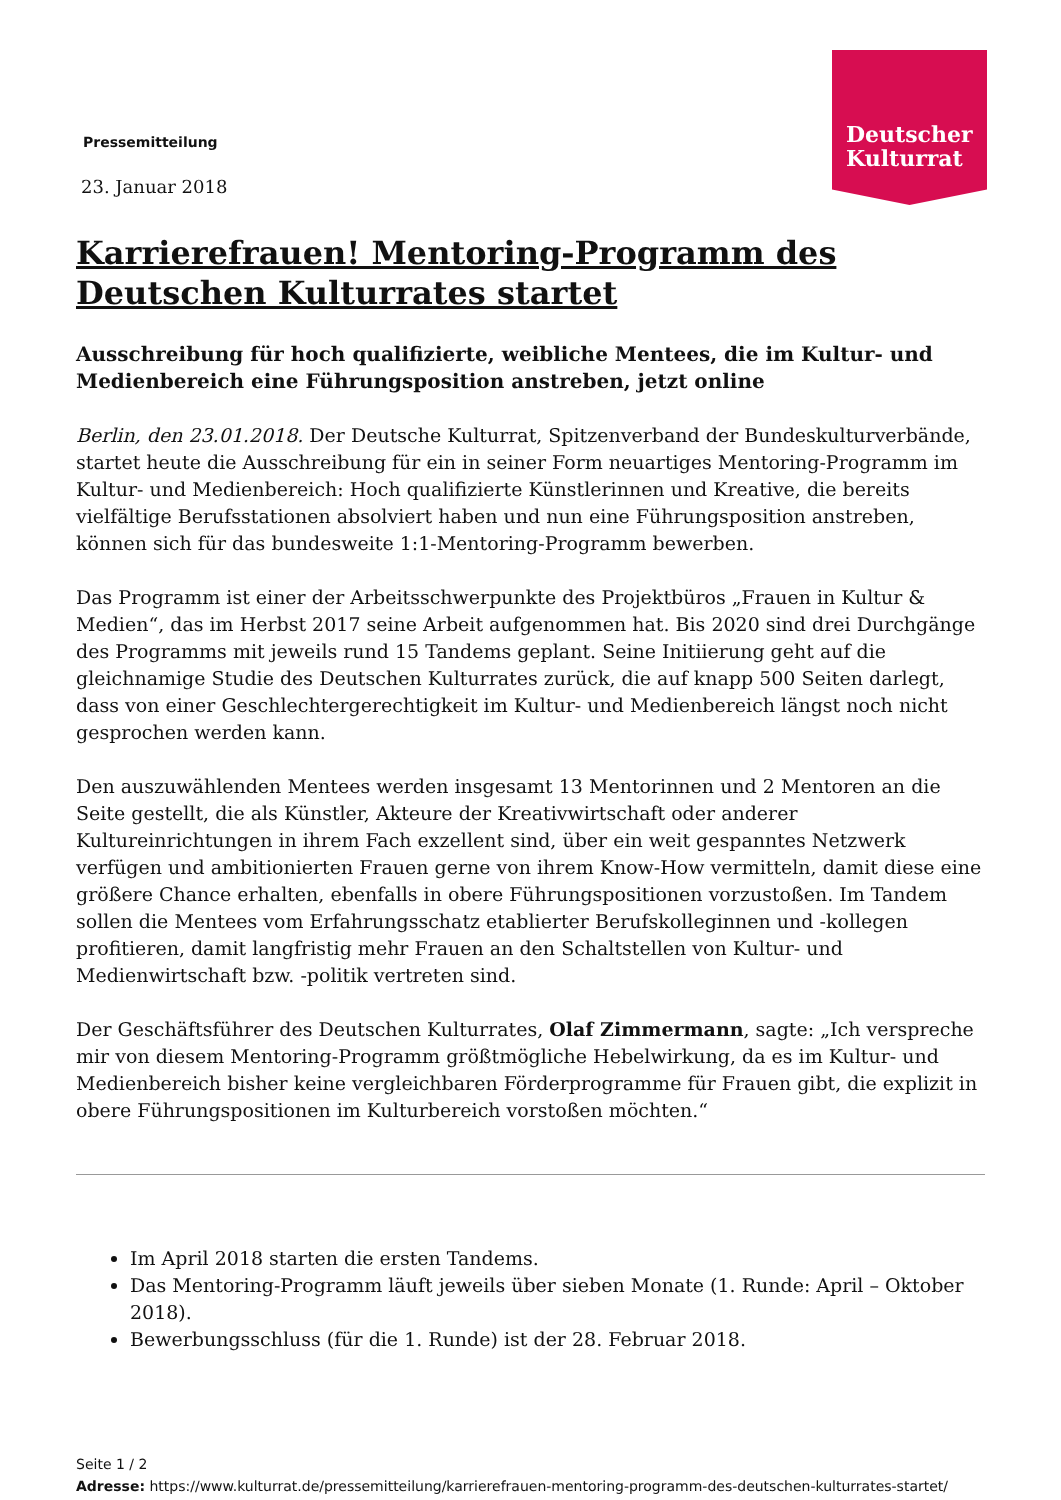Deutscher
Kulturrat
Pressemitteilung
23. Januar 2018
Karrierefrauen! Mentoring-Programm des Deutschen Kulturrates startet
Ausschreibung für hoch qualifizierte, weibliche Mentees, die im Kultur- und Medienbereich eine Führungsposition anstreben, jetzt online
Berlin, den 23.01.2018. Der Deutsche Kulturrat, Spitzenverband der Bundeskulturverbände, startet heute die Ausschreibung für ein in seiner Form neuartiges Mentoring-Programm im Kultur- und Medienbereich: Hoch qualifizierte Künstlerinnen und Kreative, die bereits vielfältige Berufsstationen absolviert haben und nun eine Führungsposition anstreben, können sich für das bundesweite 1:1-Mentoring-Programm bewerben.
Das Programm ist einer der Arbeitsschwerpunkte des Projektbüros „Frauen in Kultur & Medien“, das im Herbst 2017 seine Arbeit aufgenommen hat. Bis 2020 sind drei Durchgänge des Programms mit jeweils rund 15 Tandems geplant. Seine Initiierung geht auf die gleichnamige Studie des Deutschen Kulturrates zurück, die auf knapp 500 Seiten darlegt, dass von einer Geschlechtergerechtigkeit im Kultur- und Medienbereich längst noch nicht gesprochen werden kann.
Den auszuwählenden Mentees werden insgesamt 13 Mentorinnen und 2 Mentoren an die Seite gestellt, die als Künstler, Akteure der Kreativwirtschaft oder anderer Kultureinrichtungen in ihrem Fach exzellent sind, über ein weit gespanntes Netzwerk verfügen und ambitionierten Frauen gerne von ihrem Know-How vermitteln, damit diese eine größere Chance erhalten, ebenfalls in obere Führungspositionen vorzustoßen. Im Tandem sollen die Mentees vom Erfahrungsschatz etablierter Berufskolleginnen und -kollegen profitieren, damit langfristig mehr Frauen an den Schaltstellen von Kultur- und Medienwirtschaft bzw. -politik vertreten sind.
Der Geschäftsführer des Deutschen Kulturrates, Olaf Zimmermann, sagte: „Ich verspreche mir von diesem Mentoring-Programm größtmögliche Hebelwirkung, da es im Kultur- und Medienbereich bisher keine vergleichbaren Förderprogramme für Frauen gibt, die explizit in obere Führungspositionen im Kulturbereich vorstoßen möchten.“
Im April 2018 starten die ersten Tandems.
Das Mentoring-Programm läuft jeweils über sieben Monate (1. Runde: April – Oktober 2018).
Bewerbungsschluss (für die 1. Runde) ist der 28. Februar 2018.
Seite 1 / 2
Adresse: https://www.kulturrat.de/pressemitteilung/karrierefrauen-mentoring-programm-des-deutschen-kulturrates-startet/